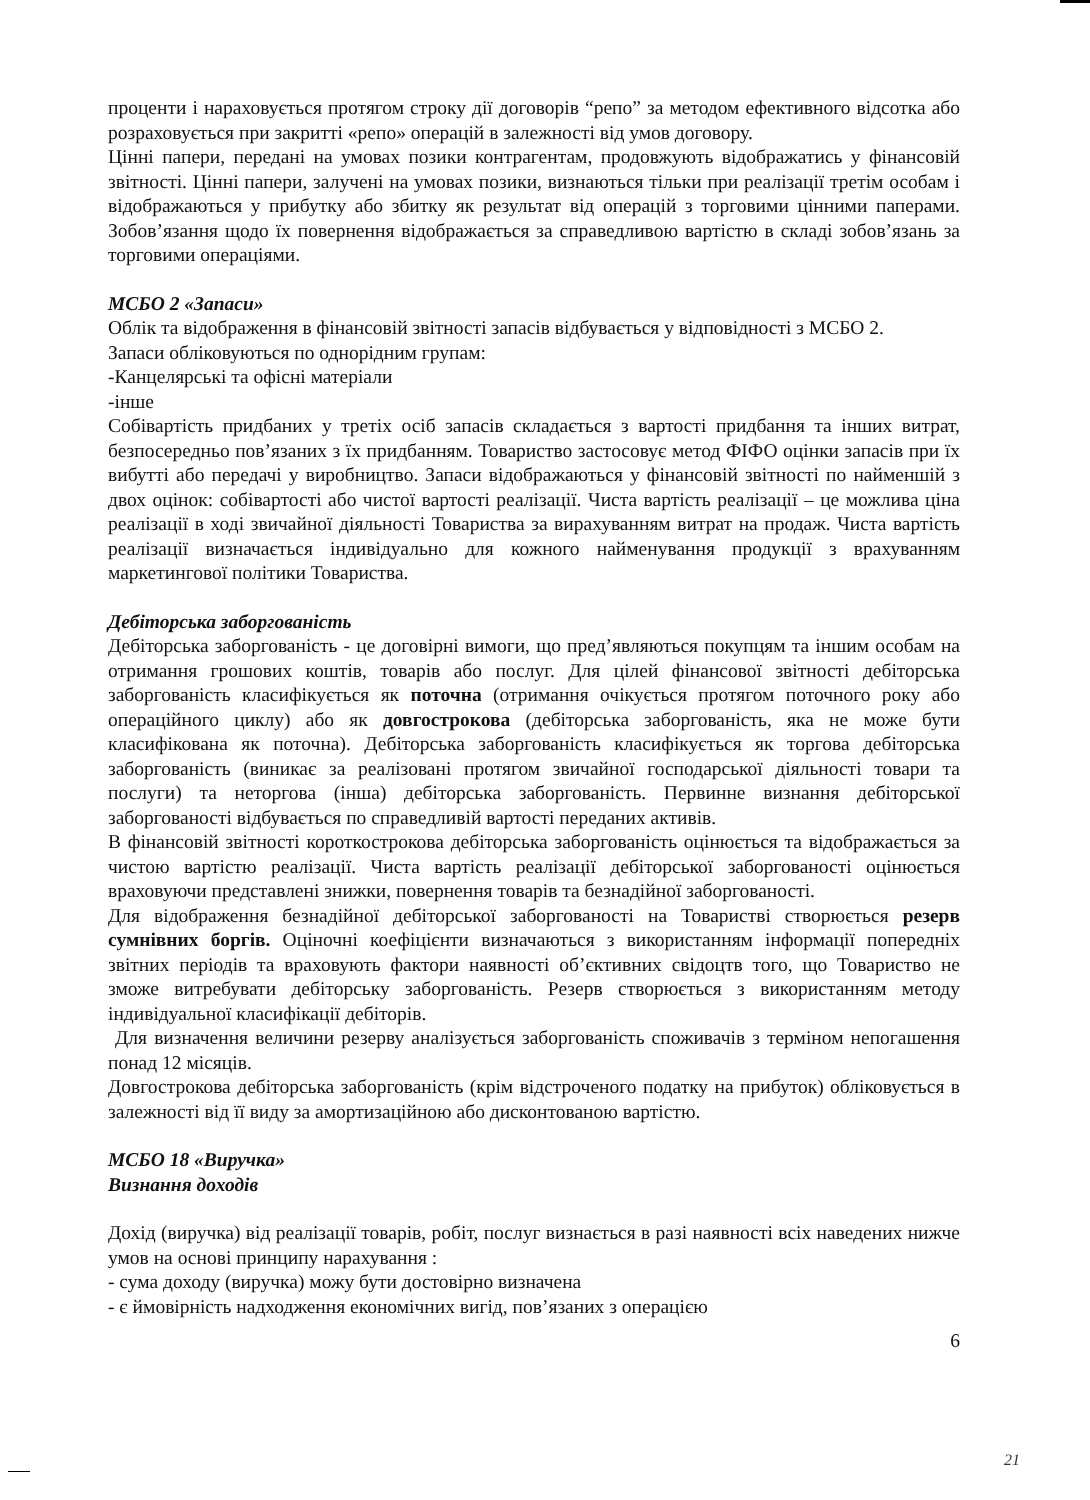проценти і нараховується протягом строку дії договорів “репо” за методом ефективного відсотка або розраховується при закритті «репо» операцій в залежності від умов договору.
Цінні папери, передані на умовах позики контрагентам, продовжують відображатись у фінансовій звітності. Цінні папери, залучені на умовах позики, визнаються тільки при реалізації третім особам і відображаються у прибутку або збитку як результат від операцій з торговими цінними паперами. Зобов’язання щодо їх повернення відображається за справедливою вартістю в складі зобов’язань за торговими операціями.
МСБО 2 «Запаси»
Облік та відображення в фінансовій звітності запасів відбувається у відповідності з МСБО 2.
Запаси обліковуються по однорідним групам:
-Канцелярські та офісні матеріали
-інше
Собівартість придбаних у третіх осіб запасів складається з вартості придбання та інших витрат, безпосередньо пов’язаних з їх придбанням. Товариство застосовує метод ФІФО оцінки запасів при їх вибутті або передачі у виробництво. Запаси відображаються у фінансовій звітності по найменшій з двох оцінок: собівартості або чистої вартості реалізації. Чиста вартість реалізації – це можлива ціна реалізації в ході звичайної діяльності Товариства за вирахуванням витрат на продаж. Чиста вартість реалізації визначається індивідуально для кожного найменування продукції з врахуванням маркетингової політики Товариства.
Дебіторська заборгованість
Дебіторська заборгованість - це договірні вимоги, що пред’являються покупцям та іншим особам на отримання грошових коштів, товарів або послуг. Для цілей фінансової звітності дебіторська заборгованість класифікується як поточна (отримання очікується протягом поточного року або операційного циклу) або як довгострокова (дебіторська заборгованість, яка не може бути класифікована як поточна). Дебіторська заборгованість класифікується як торгова дебіторська заборгованість (виникає за реалізовані протягом звичайної господарської діяльності товари та послуги) та неторгова (інша) дебіторська заборгованість. Первинне визнання дебіторської заборгованості відбувається по справедливій вартості переданих активів.
В фінансовій звітності короткострокова дебіторська заборгованість оцінюється та відображається за чистою вартістю реалізації. Чиста вартість реалізації дебіторської заборгованості оцінюється враховуючи представлені знижки, повернення товарів та безнадійної заборгованості.
Для відображення безнадійної дебіторської заборгованості на Товаристві створюється резерв сумнівних боргів. Оціночні коефіцієнти визначаються з використанням інформації попередніх звітних періодів та враховують фактори наявності об’єктивних свідоцтв того, що Товариство не зможе витребувати дебіторську заборгованість. Резерв створюється з використанням методу індивідуальної класифікації дебіторів.
Для визначення величини резерву аналізується заборгованість споживачів з терміном непогашення понад 12 місяців.
Довгострокова дебіторська заборгованість (крім відстроченого податку на прибуток) обліковується в залежності від її виду за амортизаційною або дисконтованою вартістю.
МСБО 18 «Виручка»
Визнання доходів
Дохід (виручка) від реалізації товарів, робіт, послуг визнається в разі наявності всіх наведених нижче умов на основі принципу нарахування :
- сума доходу (виручка) можу бути достовірно визначена
- є ймовірність надходження економічних вигід, пов’язаних з операцією
6
21